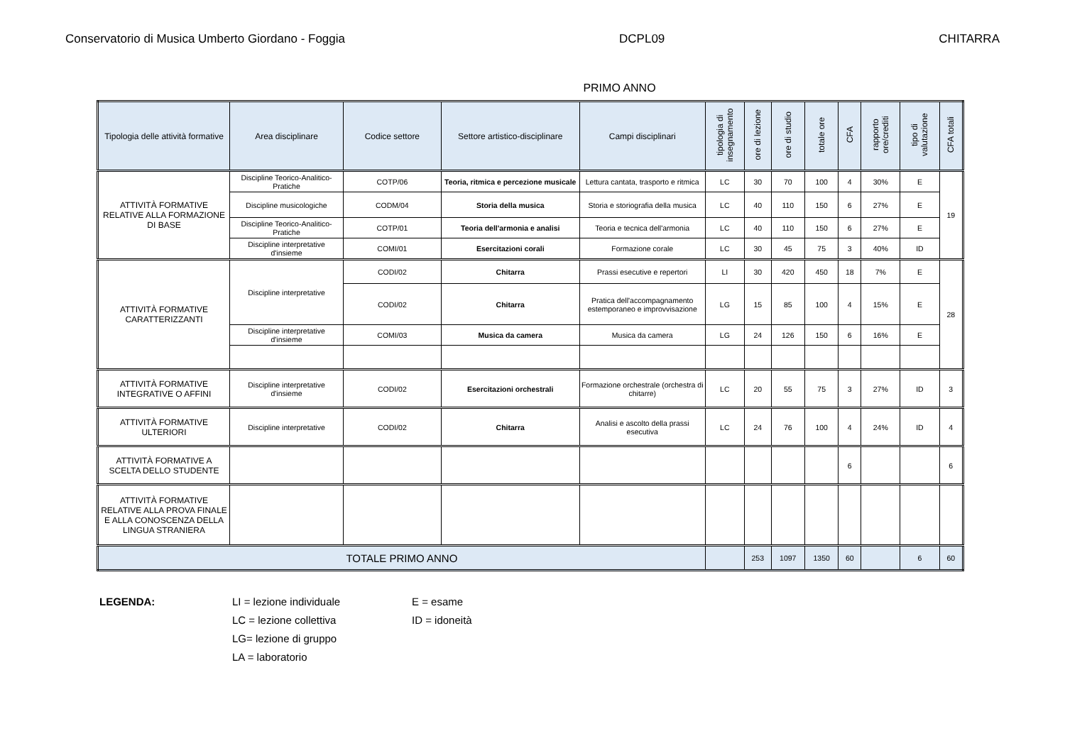Conservatorio di Musica Umberto Giordano - Foggia DCPL09 CHITARRA
PRIMO ANNO
| Tipologia delle attività formative | Area disciplinare | Codice settore | Settore artistico-disciplinare | Campi disciplinari | tipologia di insegnamento | ore di lezione | ore di studio | totale ore | CFA | rapporto ore/crediti | tipo di valutazione | CFA totali |
| --- | --- | --- | --- | --- | --- | --- | --- | --- | --- | --- | --- | --- |
| ATTIVITÀ FORMATIVE RELATIVE ALLA FORMAZIONE DI BASE | Discipline Teorico-Analitico-Pratiche | COTP/06 | Teoria, ritmica e percezione musicale | Lettura cantata, trasporto e ritmica | LC | 30 | 70 | 100 | 4 | 30% | E | 19 |
| | Discipline musicologiche | CODM/04 | Storia della musica | Storia e storiografia della musica | LC | 40 | 110 | 150 | 6 | 27% | E | |
| | Discipline Teorico-Analitico-Pratiche | COTP/01 | Teoria dell'armonia e analisi | Teoria e tecnica dell'armonia | LC | 40 | 110 | 150 | 6 | 27% | E | |
| | Discipline interpretative d'insieme | COMI/01 | Esercitazioni corali | Formazione corale | LC | 30 | 45 | 75 | 3 | 40% | ID | |
| ATTIVITÀ FORMATIVE CARATTERIZZANTI | Discipline interpretative | CODI/02 | Chitarra | Prassi esecutive e repertori | LI | 30 | 420 | 450 | 18 | 7% | E | 28 |
| | | CODI/02 | Chitarra | Pratica dell'accompagnamento estemporaneo e improvvisazione | LG | 15 | 85 | 100 | 4 | 15% | E | |
| | Discipline interpretative d'insieme | COMI/03 | Musica da camera | Musica da camera | LG | 24 | 126 | 150 | 6 | 16% | E | |
| ATTIVITÀ FORMATIVE INTEGRATIVE O AFFINI | Discipline interpretative d'insieme | CODI/02 | Esercitazioni orchestrali | Formazione orchestrale (orchestra di chitarre) | LC | 20 | 55 | 75 | 3 | 27% | ID | 3 |
| ATTIVITÀ FORMATIVE ULTERIORI | Discipline interpretative | CODI/02 | Chitarra | Analisi e ascolto della prassi esecutiva | LC | 24 | 76 | 100 | 4 | 24% | ID | 4 |
| ATTIVITÀ FORMATIVE A SCELTA DELLO STUDENTE | | | | | | | | | 6 | | | 6 |
| ATTIVITÀ FORMATIVE RELATIVE ALLA PROVA FINALE E ALLA CONOSCENZA DELLA LINGUA STRANIERA | | | | | | | | | | | | |
| TOTALE PRIMO ANNO | | | | | | 253 | 1097 | 1350 | 60 | | 6 | 60 |
LEGENDA: LI = lezione individuale
LC = lezione collettiva
LG= lezione di gruppo
LA = laboratorio
E = esame
ID = idoneità